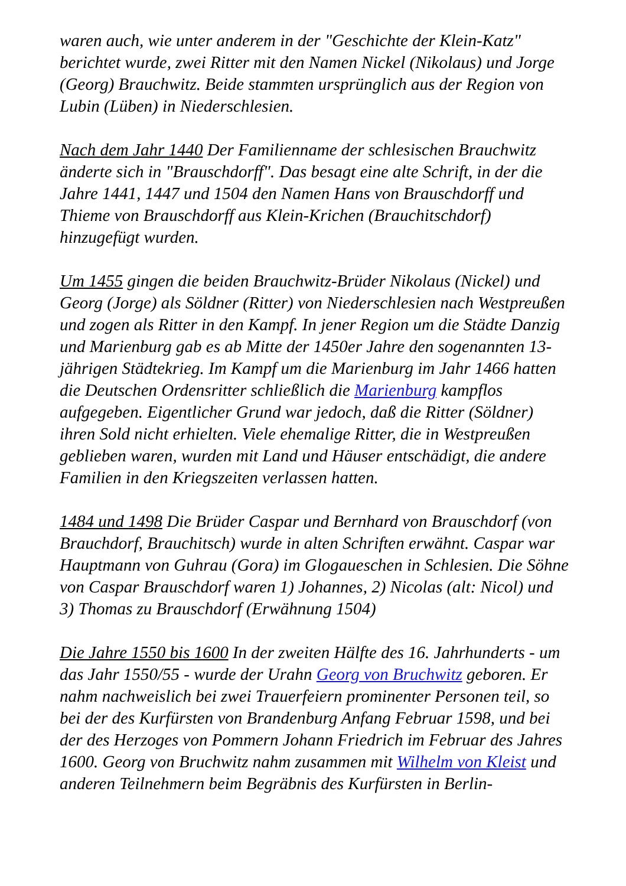waren auch, wie unter anderem in der "Geschichte der Klein-Katz" berichtet wurde, zwei Ritter mit den Namen Nickel (Nikolaus) und Jorge (Georg) Brauchwitz. Beide stammten ursprünglich aus der Region von Lubin (Lüben) in Niederschlesien.
Nach dem Jahr 1440 Der Familienname der schlesischen Brauchwitz änderte sich in "Brauschdorff". Das besagt eine alte Schrift, in der die Jahre 1441, 1447 und 1504 den Namen Hans von Brauschdorff und Thieme von Brauschdorff aus Klein-Krichen (Brauchitschdorf) hinzugefügt wurden.
Um 1455 gingen die beiden Brauchwitz-Brüder Nikolaus (Nickel) und Georg (Jorge) als Söldner (Ritter) von Niederschlesien nach Westpreußen und zogen als Ritter in den Kampf. In jener Region um die Städte Danzig und Marienburg gab es ab Mitte der 1450er Jahre den sogenannten 13-jährigen Städtekrieg. Im Kampf um die Marienburg im Jahr 1466 hatten die Deutschen Ordensritter schließlich die Marienburg kampflos aufgegeben. Eigentlicher Grund war jedoch, daß die Ritter (Söldner) ihren Sold nicht erhielten. Viele ehemalige Ritter, die in Westpreußen geblieben waren, wurden mit Land und Häuser entschädigt, die andere Familien in den Kriegszeiten verlassen hatten.
1484 und 1498 Die Brüder Caspar und Bernhard von Brauschdorf (von Brauchdorf, Brauchitsch) wurde in alten Schriften erwähnt. Caspar war Hauptmann von Guhrau (Gora) im Glogaueschen in Schlesien. Die Söhne von Caspar Brauschdorf waren 1) Johannes, 2) Nicolas (alt: Nicol) und 3) Thomas zu Brauschdorf (Erwähnung 1504)
Die Jahre 1550 bis 1600 In der zweiten Hälfte des 16. Jahrhunderts - um das Jahr 1550/55 - wurde der Urahn Georg von Bruchwitz geboren. Er nahm nachweislich bei zwei Trauerfeiern prominenter Personen teil, so bei der des Kurfürsten von Brandenburg Anfang Februar 1598, und bei der des Herzoges von Pommern Johann Friedrich im Februar des Jahres 1600. Georg von Bruchwitz nahm zusammen mit Wilhelm von Kleist und anderen Teilnehmern beim Begräbnis des Kurfürsten in Berlin-